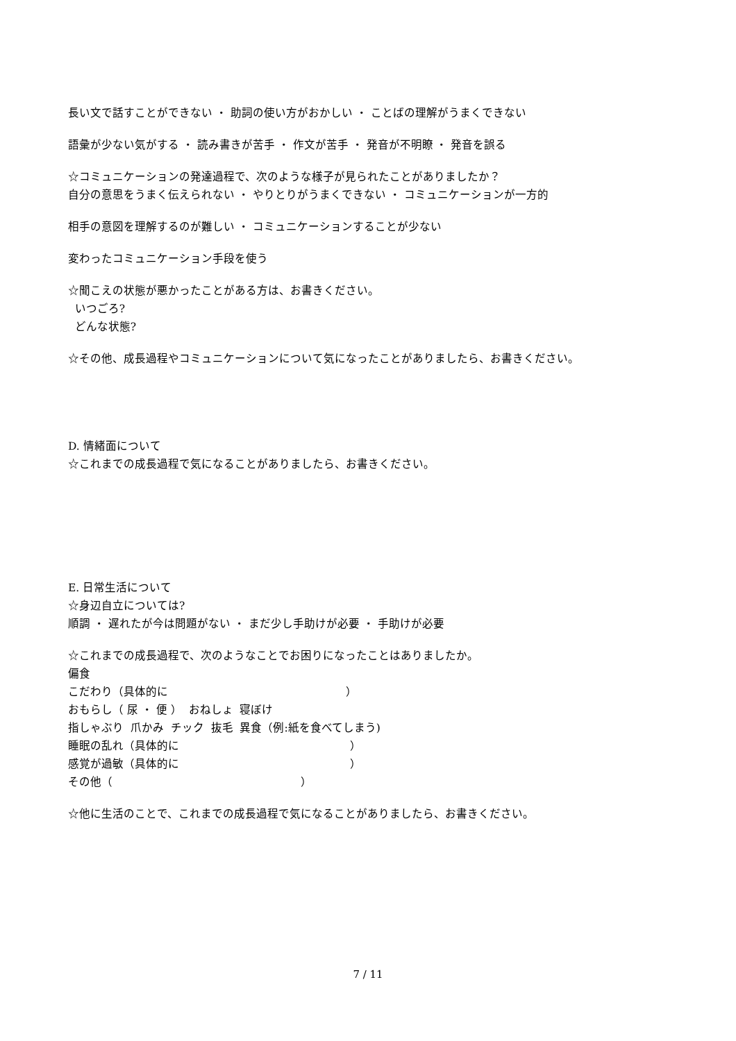長い文で話すことができない ・ 助詞の使い方がおかしい ・ ことばの理解がうまくできない
語彙が少ない気がする ・ 読み書きが苦手 ・ 作文が苦手 ・ 発音が不明瞭 ・ 発音を誤る
☆コミュニケーションの発達過程で、次のような様子が見られたことがありましたか？
自分の意思をうまく伝えられない ・ やりとりがうまくできない ・ コミュニケーションが一方的
相手の意図を理解するのが難しい ・ コミュニケーションすることが少ない
変わったコミュニケーション手段を使う
☆聞こえの状態が悪かったことがある方は、お書きください。
いつごろ?
どんな状態?
☆その他、成長過程やコミュニケーションについて気になったことがありましたら、お書きください。
D. 情緒面について
☆これまでの成長過程で気になることがありましたら、お書きください。
E. 日常生活について
☆身辺自立については?
順調 ・ 遅れたが今は問題がない ・ まだ少し手助けが必要 ・ 手助けが必要
☆これまでの成長過程で、次のようなことでお困りになったことはありましたか。
偏食
こだわり（具体的に ）
おもらし（ 尿 ・ 便 ） おねしょ 寝ぼけ
指しゃぶり 爪かみ チック 抜毛 異食（例:紙を食べてしまう)
睡眠の乱れ（具体的に ）
感覚が過敏（具体的に ）
その他（ ）
☆他に生活のことで、これまでの成長過程で気になることがありましたら、お書きください。
7 / 11